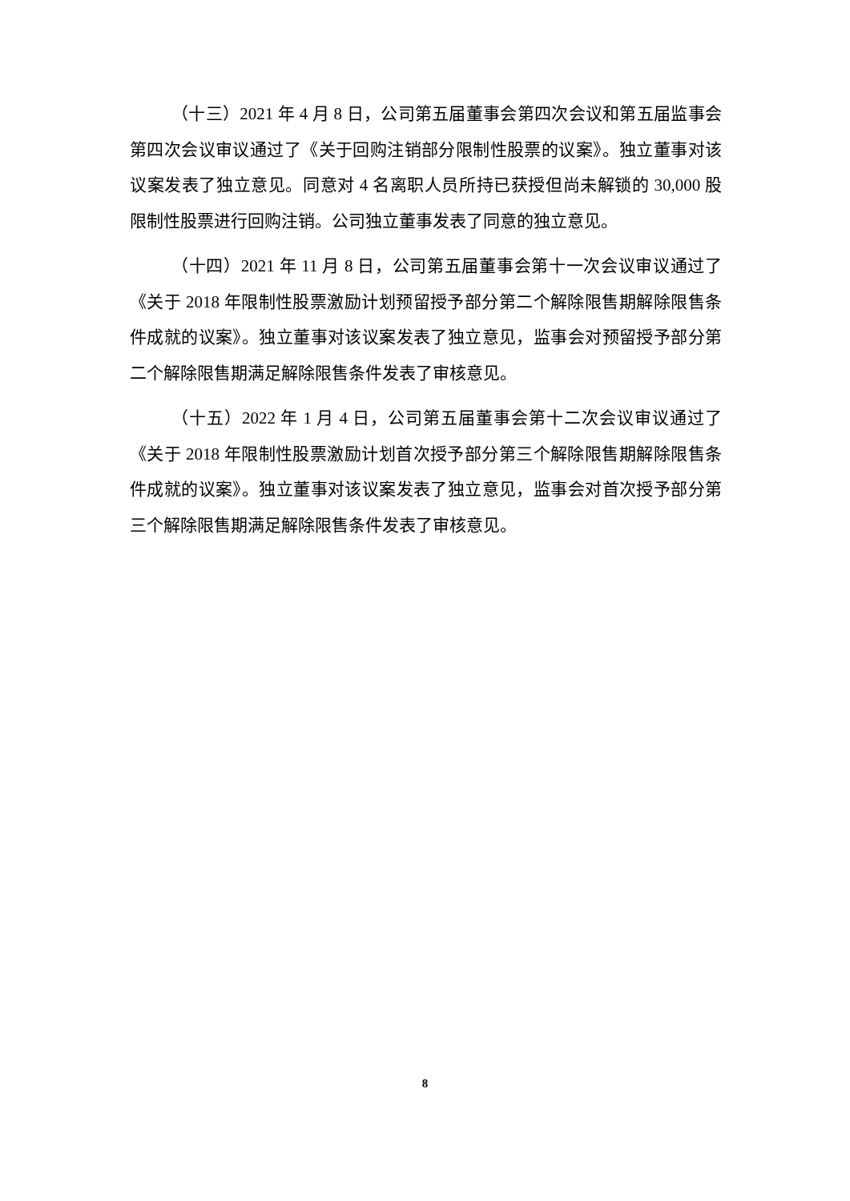（十三）2021 年 4 月 8 日，公司第五届董事会第四次会议和第五届监事会第四次会议审议通过了《关于回购注销部分限制性股票的议案》。独立董事对该议案发表了独立意见。同意对 4 名离职人员所持已获授但尚未解锁的 30,000 股限制性股票进行回购注销。公司独立董事发表了同意的独立意见。
（十四）2021 年 11 月 8 日，公司第五届董事会第十一次会议审议通过了《关于 2018 年限制性股票激励计划预留授予部分第二个解除限售期解除限售条件成就的议案》。独立董事对该议案发表了独立意见，监事会对预留授予部分第二个解除限售期满足解除限售条件发表了审核意见。
（十五）2022 年 1 月 4 日，公司第五届董事会第十二次会议审议通过了《关于 2018 年限制性股票激励计划首次授予部分第三个解除限售期解除限售条件成就的议案》。独立董事对该议案发表了独立意见，监事会对首次授予部分第三个解除限售期满足解除限售条件发表了审核意见。
8